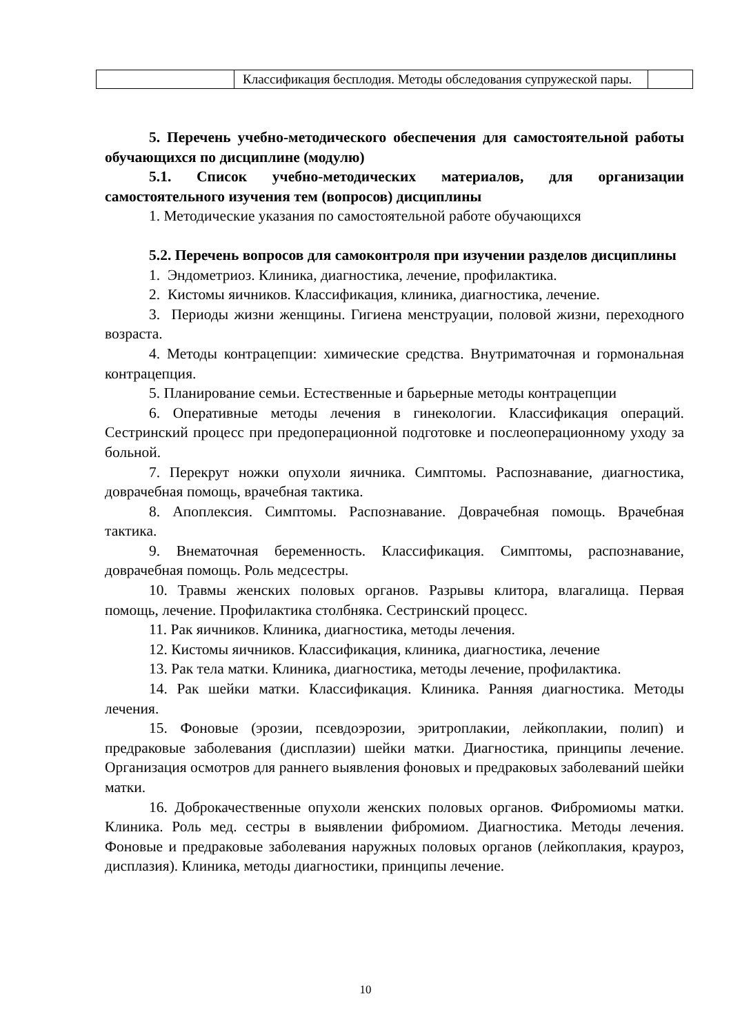| | Классификация бесплодия. Методы обследования супружеской пары. | |
5. Перечень учебно-методического обеспечения для самостоятельной работы обучающихся по дисциплине (модулю)
5.1. Список учебно-методических материалов, для организации самостоятельного изучения тем (вопросов) дисциплины
1. Методические указания по самостоятельной работе обучающихся
5.2. Перечень вопросов для самоконтроля при изучении разделов дисциплины
1. Эндометриоз. Клиника, диагностика, лечение, профилактика.
2. Кистомы яичников. Классификация, клиника, диагностика, лечение.
3. Периоды жизни женщины. Гигиена менструации, половой жизни, переходного возраста.
4. Методы контрацепции: химические средства. Внутриматочная и гормональная контрацепция.
5. Планирование семьи. Естественные и барьерные методы контрацепции
6. Оперативные методы лечения в гинекологии. Классификация операций. Сестринский процесс при предоперационной подготовке и послеоперационному уходу за больной.
7. Перекрут ножки опухоли яичника. Симптомы. Распознавание, диагностика, доврачебная помощь, врачебная тактика.
8. Апоплексия. Симптомы. Распознавание. Доврачебная помощь. Врачебная тактика.
9. Внематочная беременность. Классификация. Симптомы, распознавание, доврачебная помощь. Роль медсестры.
10. Травмы женских половых органов. Разрывы клитора, влагалища. Первая помощь, лечение. Профилактика столбняка. Сестринский процесс.
11. Рак яичников. Клиника, диагностика, методы лечения.
12. Кистомы яичников. Классификация, клиника, диагностика, лечение
13. Рак тела матки. Клиника, диагностика, методы лечение, профилактика.
14. Рак шейки матки. Классификация. Клиника. Ранняя диагностика. Методы лечения.
15. Фоновые (эрозии, псевдоэрозии, эритроплакии, лейкоплакии, полип) и предраковые заболевания (дисплазии) шейки матки. Диагностика, принципы лечение. Организация осмотров для раннего выявления фоновых и предраковых заболеваний шейки матки.
16. Доброкачественные опухоли женских половых органов. Фибромиомы матки. Клиника. Роль мед. сестры в выявлении фибромиом. Диагностика. Методы лечения. Фоновые и предраковые заболевания наружных половых органов (лейкоплакия, крауроз, дисплазия). Клиника, методы диагностики, принципы лечение.
10